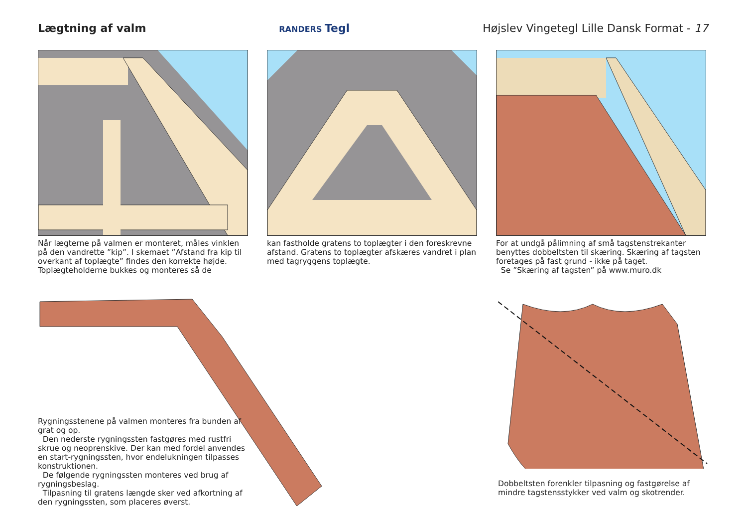Lægtning af valm
RANDERS Tegl
Højslev Vingetegl Lille Dansk Format - 17
Når lægterne på valmen er monteret, måles vink­len på den vandrette ”kip”. I skemaet ”Afstand fra kip til overkant af toplægte” findes den korrekte højde. Toplægteholderne bukkes og monteres så de
kan fastholde gratens to toplægter i den fore­skrevne afstand. Gratens to toplægter afskæres vandret i plan med tagryggens toplægte.
For at undgå pålimning af små tagstenstrekanter benyttes dobbeltsten til skæring. Skæring af tag­sten foretages på fast grund - ikke på taget.
Se ”Skæring af tagsten” på www.muro.dk
Rygningsstenene på valmen monteres fra bunden af grat og op.
Den nederste rygningssten fastgøres med rustfri skrue og neoprenskive. Der kan med fordel anven­des en start-rygningssten, hvor endelukningen til­passes konstruktionen.
De følgende rygningssten monteres ved brug af rygningsbeslag.
Tilpasning til gratens længde sker ved afkortning af den rygningssten, som placeres øverst.
Dobbeltsten forenkler tilpasning og fastgørelse af mindre tagstensstykker ved valm og skotrender.